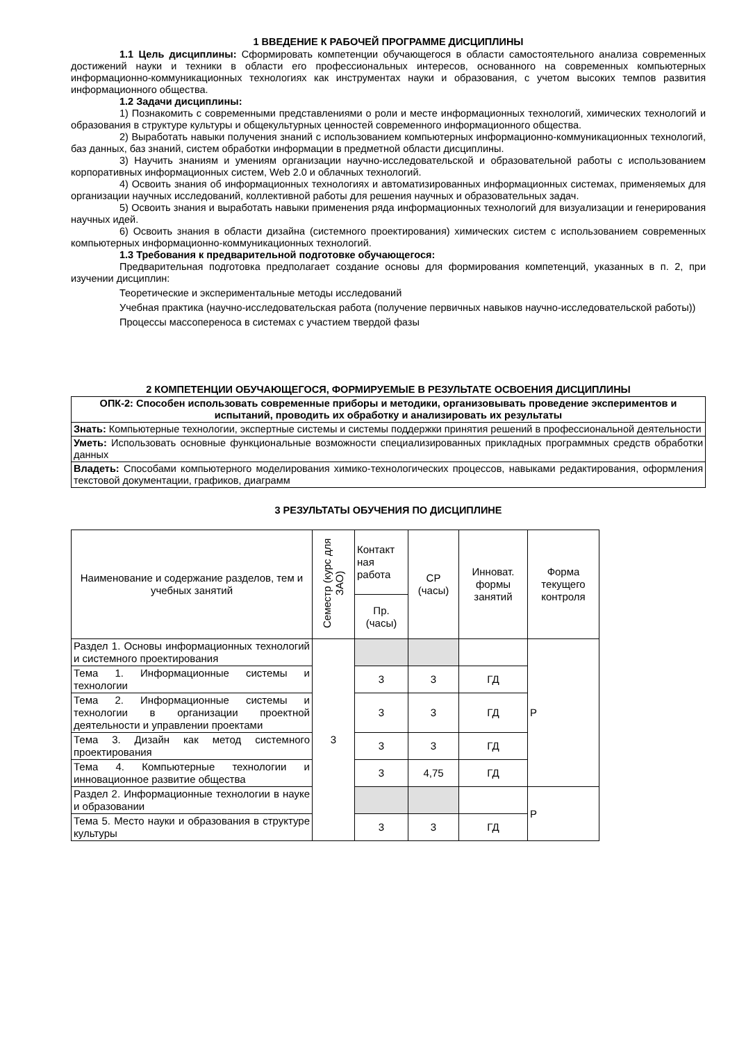1 ВВЕДЕНИЕ К РАБОЧЕЙ ПРОГРАММЕ ДИСЦИПЛИНЫ
1.1 Цель дисциплины: Сформировать компетенции обучающегося в области самостоятельного анализа современных достижений науки и техники в области его профессиональных интересов, основанного на современных компьютерных информационно-коммуникационных технологиях как инструментах науки и образования, с учетом высоких темпов развития информационного общества.
1.2 Задачи дисциплины:
1) Познакомить с современными представлениями о роли и месте информационных технологий, химических технологий и образования в структуре культуры и общекультурных ценностей современного информационного общества.
2) Выработать навыки получения знаний с использованием компьютерных информационно-коммуникационных технологий, баз данных, баз знаний, систем обработки информации в предметной области дисциплины.
3) Научить знаниям и умениям организации научно-исследовательской и образовательной работы с использованием корпоративных информационных систем, Web 2.0 и облачных технологий.
4) Освоить знания об информационных технологиях и автоматизированных информационных системах, применяемых для организации научных исследований, коллективной работы для решения научных и образовательных задач.
5) Освоить знания и выработать навыки применения ряда информационных технологий для визуализации и генерирования научных идей.
6) Освоить знания в области дизайна (системного проектирования) химических систем с использованием современных компьютерных информационно-коммуникационных технологий.
1.3 Требования к предварительной подготовке обучающегося:
Предварительная подготовка предполагает создание основы для формирования компетенций, указанных в п. 2, при изучении дисциплин:
Теоретические и экспериментальные методы исследований
Учебная практика (научно-исследовательская работа (получение первичных навыков научно-исследовательской работы))
Процессы массопереноса в системах с участием твердой фазы
2 КОМПЕТЕНЦИИ ОБУЧАЮЩЕГОСЯ, ФОРМИРУЕМЫЕ В РЕЗУЛЬТАТЕ ОСВОЕНИЯ ДИСЦИПЛИНЫ
| ОПК-2: Способен использовать современные приборы и методики, организовывать проведение экспериментов и испытаний, проводить их обработку и анализировать их результаты |
| Знать: Компьютерные технологии, экспертные системы и системы поддержки принятия решений в профессиональной деятельности |
| Уметь: Использовать основные функциональные возможности специализированных прикладных программных средств обработки данных |
| Владеть: Способами компьютерного моделирования химико-технологических процессов, навыками редактирования, оформления текстовой документации, графиков, диаграмм |
3 РЕЗУЛЬТАТЫ ОБУЧЕНИЯ ПО ДИСЦИПЛИНЕ
| Наименование и содержание разделов, тем и учебных занятий | Семестр (курс для ЗАО) | Контакт ная работа | СР (часы) | Инноват. формы занятий | Форма текущего контроля |
| | | Пр. (часы) | | | |
| Раздел 1. Основы информационных технологий и системного проектирования | 3 | | | | Р |
| Тема 1. Информационные системы и технологии | | 3 | 3 | ГД | |
| Тема 2. Информационные системы и технологии в организации проектной деятельности и управлении проектами | | 3 | 3 | ГД | |
| Тема 3. Дизайн как метод системного проектирования | | 3 | 3 | ГД | |
| Тема 4. Компьютерные технологии и инновационное развитие общества | | 3 | 4,75 | ГД | |
| Раздел 2. Информационные технологии в науке и образовании | | | | | Р |
| Тема 5. Место науки и образования в структуре культуры | | 3 | 3 | ГД | |